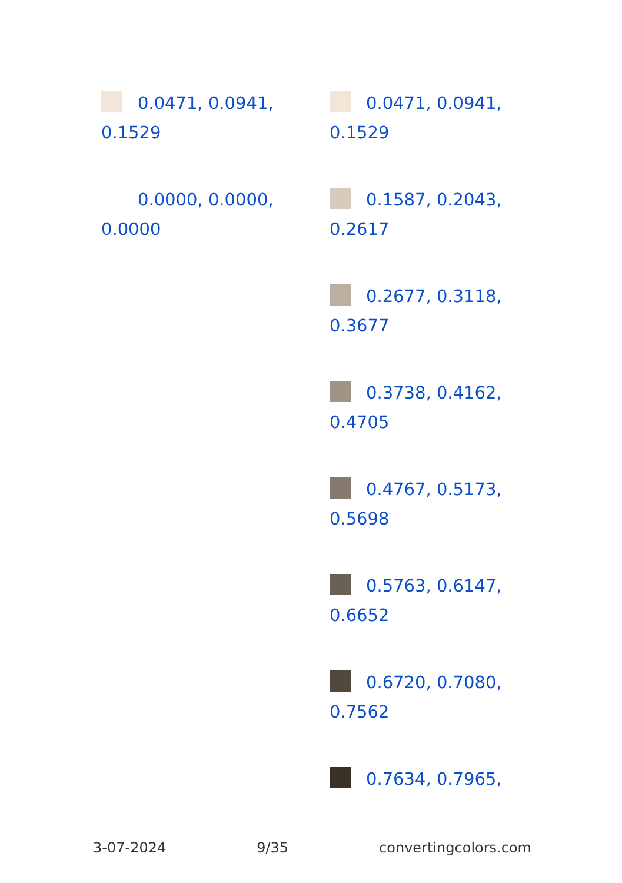0.0471, 0.0941, 0.1529
0.0000, 0.0000, 0.0000
0.0471, 0.0941, 0.1529
0.1587, 0.2043, 0.2617
0.2677, 0.3118, 0.3677
0.3738, 0.4162, 0.4705
0.4767, 0.5173, 0.5698
0.5763, 0.6147, 0.6652
0.6720, 0.7080, 0.7562
0.7634, 0.7965,
3-07-2024 9/35 convertingcolors.com